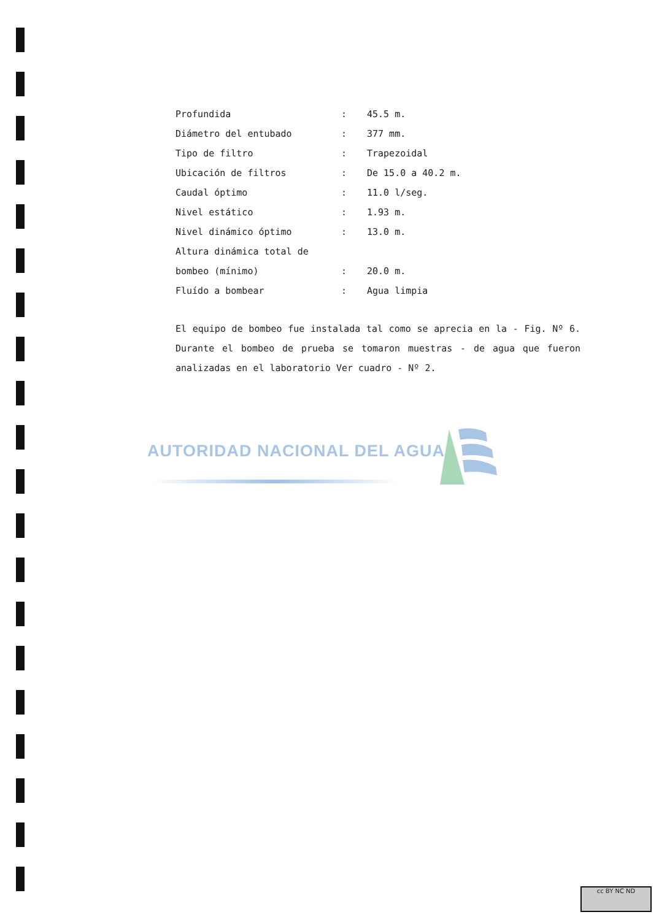| Profundida | : | 45.5 m. |
| Diámetro del entubado | : | 377 mm. |
| Tipo de filtro | : | Trapezoidal |
| Ubicación de filtros | : | De 15.0 a 40.2 m. |
| Caudal óptimo | : | 11.0 l/seg. |
| Nivel estático | : | 1.93 m. |
| Nivel dinámico óptimo | : | 13.0 m. |
| Altura dinámica total de | | |
| bombeo (mínimo) | : | 20.0 m. |
| Fluído a bombear | : | Agua limpia |
El equipo de bombeo fue instalada tal como se aprecia en la - Fig. Nº 6. Durante el bombeo de prueba se tomaron muestras - de agua que fueron analizadas en el laboratorio Ver cuadro - Nº 2.
AUTORIDAD NACIONAL DEL AGUA
cc BY NC ND